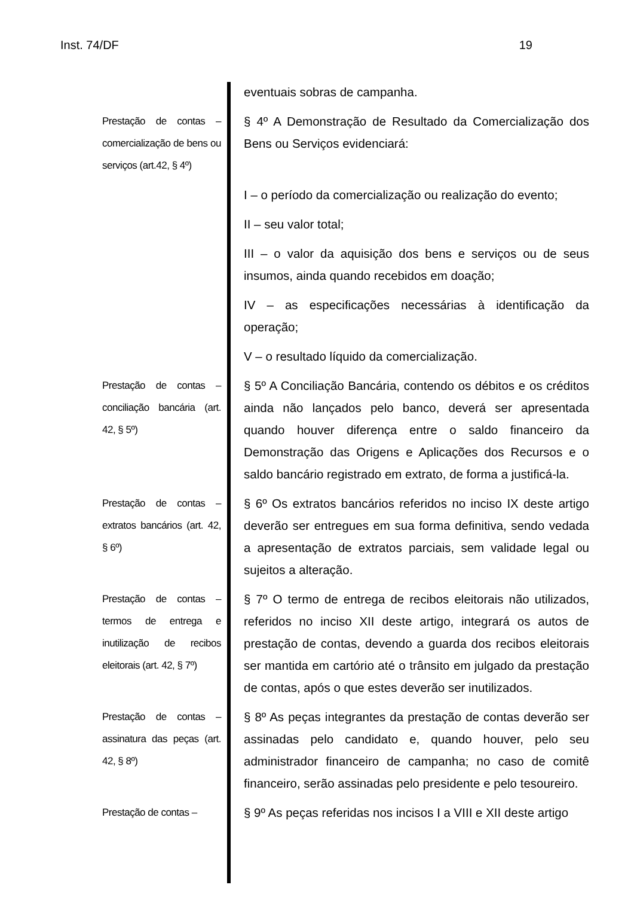Inst. 74/DF 19
eventuais sobras de campanha.
Prestação de contas – comercialização de bens ou serviços (art.42, § 4º)
§ 4º A Demonstração de Resultado da Comercialização dos Bens ou Serviços evidenciará:
I – o período da comercialização ou realização do evento;
II – seu valor total;
III – o valor da aquisição dos bens e serviços ou de seus insumos, ainda quando recebidos em doação;
IV – as especificações necessárias à identificação da operação;
V – o resultado líquido da comercialização.
Prestação de contas – conciliação bancária (art. 42, § 5º)
§ 5º A Conciliação Bancária, contendo os débitos e os créditos ainda não lançados pelo banco, deverá ser apresentada quando houver diferença entre o saldo financeiro da Demonstração das Origens e Aplicações dos Recursos e o saldo bancário registrado em extrato, de forma a justificá-la.
Prestação de contas – extratos bancários (art. 42, § 6º)
§ 6º Os extratos bancários referidos no inciso IX deste artigo deverão ser entregues em sua forma definitiva, sendo vedada a apresentação de extratos parciais, sem validade legal ou sujeitos a alteração.
Prestação de contas – termos de entrega e inutilização de recibos eleitorais (art. 42, § 7º)
§ 7º O termo de entrega de recibos eleitorais não utilizados, referidos no inciso XII deste artigo, integrará os autos de prestação de contas, devendo a guarda dos recibos eleitorais ser mantida em cartório até o trânsito em julgado da prestação de contas, após o que estes deverão ser inutilizados.
Prestação de contas – assinatura das peças (art. 42, § 8º)
§ 8º As peças integrantes da prestação de contas deverão ser assinadas pelo candidato e, quando houver, pelo seu administrador financeiro de campanha; no caso de comitê financeiro, serão assinadas pelo presidente e pelo tesoureiro.
Prestação de contas –
§ 9º As peças referidas nos incisos I a VIII e XII deste artigo